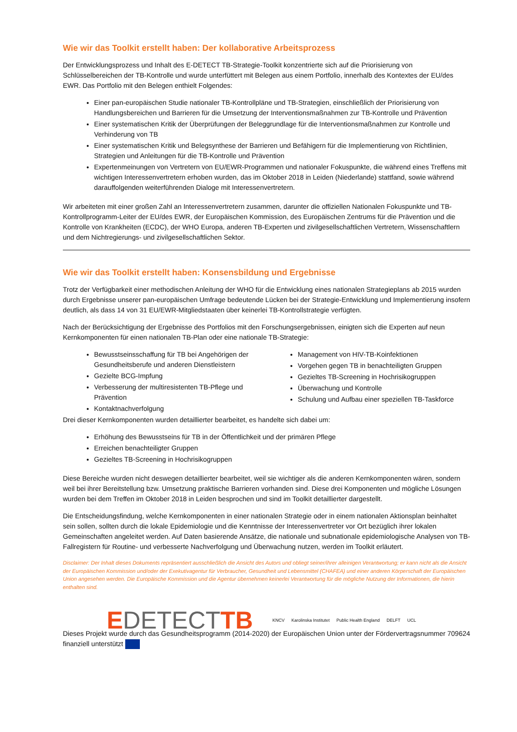Wie wir das Toolkit erstellt haben: Der kollaborative Arbeitsprozess
Der Entwicklungsprozess und Inhalt des E-DETECT TB-Strategie-Toolkit konzentrierte sich auf die Priorisierung von Schlüsselbereichen der TB-Kontrolle und wurde unterfüttert mit Belegen aus einem Portfolio, innerhalb des Kontextes der EU/des EWR. Das Portfolio mit den Belegen enthielt Folgendes:
Einer pan-europäischen Studie nationaler TB-Kontrollpläne und TB-Strategien, einschließlich der Priorisierung von Handlungsbereichen und Barrieren für die Umsetzung der Interventionsmaßnahmen zur TB-Kontrolle und Prävention
Einer systematischen Kritik der Überprüfungen der Beleggrundlage für die Interventionsmaßnahmen zur Kontrolle und Verhinderung von TB
Einer systematischen Kritik und Belegsynthese der Barrieren und Befähigern für die Implementierung von Richtlinien, Strategien und Anleitungen für die TB-Kontrolle und Prävention
Expertenmeinungen von Vertretern von EU/EWR-Programmen und nationaler Fokuspunkte, die während eines Treffens mit wichtigen Interessenvertretern erhoben wurden, das im Oktober 2018 in Leiden (Niederlande) stattfand, sowie während darauffolgenden weiterführenden Dialoge mit Interessenvertretern.
Wir arbeiteten mit einer großen Zahl an Interessenvertretern zusammen, darunter die offiziellen Nationalen Fokuspunkte und TB-Kontrollprogramm-Leiter der EU/des EWR, der Europäischen Kommission, des Europäischen Zentrums für die Prävention und die Kontrolle von Krankheiten (ECDC), der WHO Europa, anderen TB-Experten und zivilgesellschaftlichen Vertretern, Wissenschaftlern und dem Nichtregierungs- und zivilgesellschaftlichen Sektor.
Wie wir das Toolkit erstellt haben: Konsensbildung und Ergebnisse
Trotz der Verfügbarkeit einer methodischen Anleitung der WHO für die Entwicklung eines nationalen Strategieplans ab 2015 wurden durch Ergebnisse unserer pan-europäischen Umfrage bedeutende Lücken bei der Strategie-Entwicklung und Implementierung insofern deutlich, als dass 14 von 31 EU/EWR-Mitgliedstaaten über keinerlei TB-Kontrollstrategie verfügten.
Nach der Berücksichtigung der Ergebnisse des Portfolios mit den Forschungsergebnissen, einigten sich die Experten auf neun Kernkomponenten für einen nationalen TB-Plan oder eine nationale TB-Strategie:
Bewusstseinsschaffung für TB bei Angehörigen der Gesundheitsberufe und anderen Dienstleistern
Gezielte BCG-Impfung
Verbesserung der multiresistenten TB-Pflege und Prävention
Kontaktnachverfolgung
Management von HIV-TB-Koinfektionen
Vorgehen gegen TB in benachteiligten Gruppen
Gezieltes TB-Screening in Hochrisikogruppen
Überwachung und Kontrolle
Schulung und Aufbau einer speziellen TB-Taskforce
Drei dieser Kernkomponenten wurden detaillierter bearbeitet, es handelte sich dabei um:
Erhöhung des Bewusstseins für TB in der Öffentlichkeit und der primären Pflege
Erreichen benachteiligter Gruppen
Gezieltes TB-Screening in Hochrisikogruppen
Diese Bereiche wurden nicht deswegen detaillierter bearbeitet, weil sie wichtiger als die anderen Kernkomponenten wären, sondern weil bei ihrer Bereitstellung bzw. Umsetzung praktische Barrieren vorhanden sind. Diese drei Komponenten und mögliche Lösungen wurden bei dem Treffen im Oktober 2018 in Leiden besprochen und sind im Toolkit detaillierter dargestellt.
Die Entscheidungsfindung, welche Kernkomponenten in einer nationalen Strategie oder in einem nationalen Aktionsplan beinhaltet sein sollen, sollten durch die lokale Epidemiologie und die Kenntnisse der Interessenvertreter vor Ort bezüglich ihrer lokalen Gemeinschaften angeleitet werden. Auf Daten basierende Ansätze, die nationale und subnationale epidemiologische Analysen von TB-Fallregistern für Routine- und verbesserte Nachverfolgung und Überwachung nutzen, werden im Toolkit erläutert.
Disclaimer: Der Inhalt dieses Dokuments repräsentiert ausschließlich die Ansicht des Autors und obliegt seiner/ihrer alleinigen Verantwortung; er kann nicht als die Ansicht der Europäischen Kommission und/oder der Exekutivagentur für Verbraucher, Gesundheit und Lebensmittel (CHAFEA) und einer anderen Körperschaft der Europäischen Union angesehen werden. Die Europäische Kommission und die Agentur übernehmen keinerlei Verantwortung für die mögliche Nutzung der Informationen, die hierin enthalten sind.
EDETECTTB
KNCV Karolinska Institutet Public Health England DELFT UCL
Dieses Projekt wurde durch das Gesundheitsprogramm (2014-2020) der Europäischen Union unter der Fördervertragsnummer 709624 finanziell unterstützt